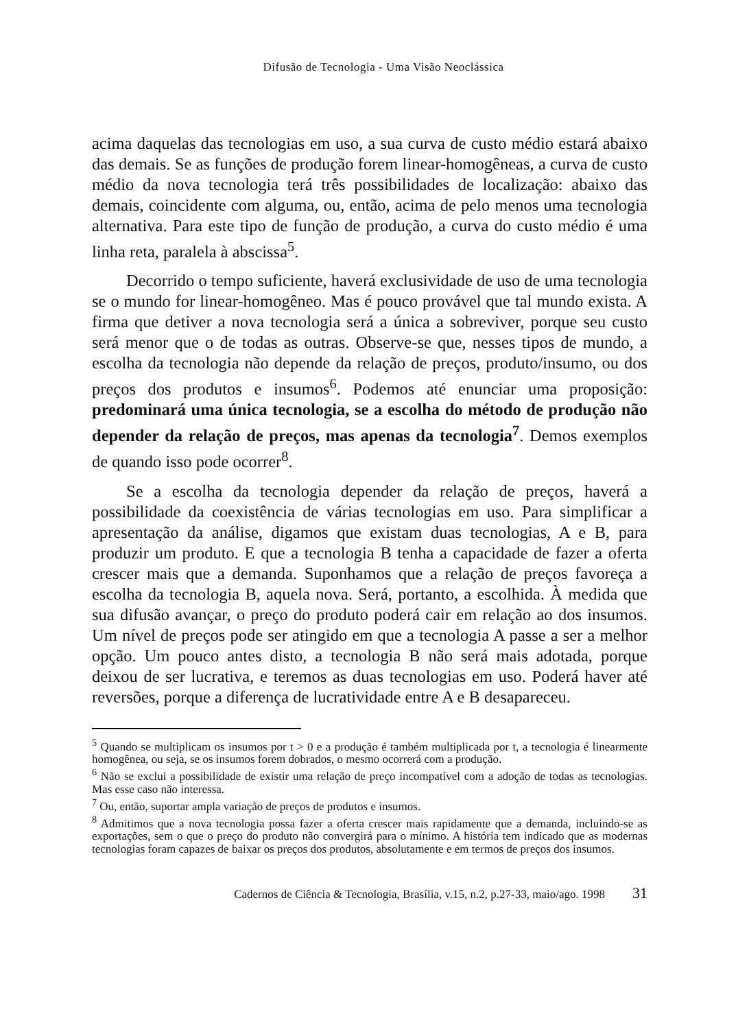Difusão de Tecnologia - Uma Visão Neoclássica
acima daquelas das tecnologias em uso, a sua curva de custo médio estará abaixo das demais. Se as funções de produção forem linear-homogêneas, a curva de custo médio da nova tecnologia terá três possibilidades de localização: abaixo das demais, coincidente com alguma, ou, então, acima de pelo menos uma tecnologia alternativa. Para este tipo de função de produção, a curva do custo médio é uma linha reta, paralela à abscissa<sup>5</sup>.
Decorrido o tempo suficiente, haverá exclusividade de uso de uma tecnologia se o mundo for linear-homogêneo. Mas é pouco provável que tal mundo exista. A firma que detiver a nova tecnologia será a única a sobreviver, porque seu custo será menor que o de todas as outras. Observe-se que, nesses tipos de mundo, a escolha da tecnologia não depende da relação de preços, produto/insumo, ou dos preços dos produtos e insumos<sup>6</sup>. Podemos até enunciar uma proposição: predominará uma única tecnologia, se a escolha do método de produção não depender da relação de preços, mas apenas da tecnologia<sup>7</sup>. Demos exemplos de quando isso pode ocorrer<sup>8</sup>.
Se a escolha da tecnologia depender da relação de preços, haverá a possibilidade da coexistência de várias tecnologias em uso. Para simplificar a apresentação da análise, digamos que existam duas tecnologias, A e B, para produzir um produto. E que a tecnologia B tenha a capacidade de fazer a oferta crescer mais que a demanda. Suponhamos que a relação de preços favoreça a escolha da tecnologia B, aquela nova. Será, portanto, a escolhida. À medida que sua difusão avançar, o preço do produto poderá cair em relação ao dos insumos. Um nível de preços pode ser atingido em que a tecnologia A passe a ser a melhor opção. Um pouco antes disto, a tecnologia B não será mais adotada, porque deixou de ser lucrativa, e teremos as duas tecnologias em uso. Poderá haver até reversões, porque a diferença de lucratividade entre A e B desapareceu.
<sup>5</sup> Quando se multiplicam os insumos por t > 0 e a produção é também multiplicada por t, a tecnologia é linearmente homogênea, ou seja, se os insumos forem dobrados, o mesmo ocorrerá com a produção.
<sup>6</sup> Não se exclui a possibilidade de existir uma relação de preço incompatível com a adoção de todas as tecnologias. Mas esse caso não interessa.
<sup>7</sup> Ou, então, suportar ampla variação de preços de produtos e insumos.
<sup>8</sup> Admitimos que a nova tecnologia possa fazer a oferta crescer mais rapidamente que a demanda, incluindo-se as exportações, sem o que o preço do produto não convergirá para o mínimo. A história tem indicado que as modernas tecnologias foram capazes de baixar os preços dos produtos, absolutamente e em termos de preços dos insumos.
Cadernos de Ciência & Tecnologia, Brasília, v.15, n.2, p.27-33, maio/ago. 1998 31